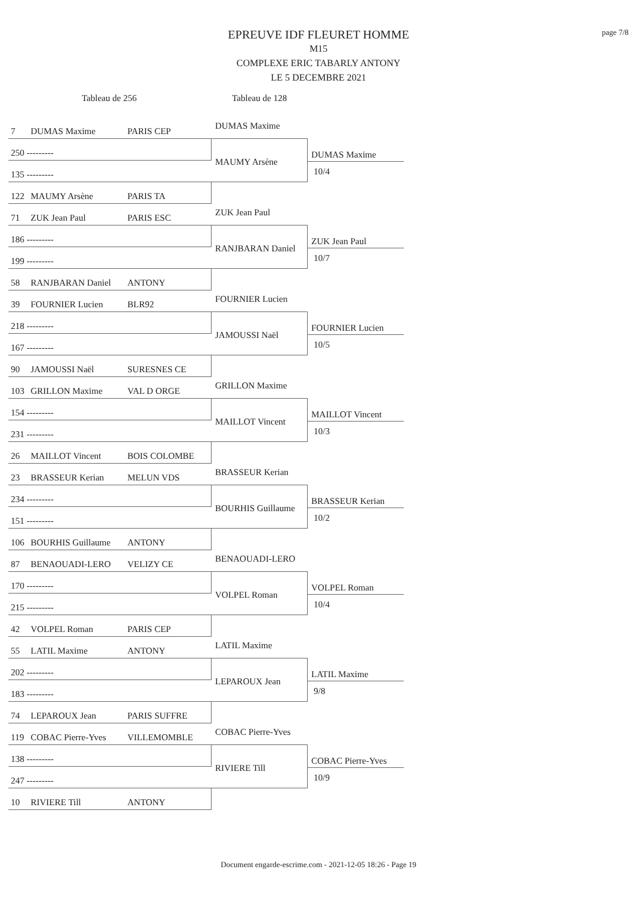page 7/8
EPREUVE IDF FLEURET HOMME
M15
COMPLEXE ERIC TABARLY ANTONY
LE 5 DECEMBRE 2021
Tableau de 256 Tableau de 128
7 DUMAS Maxime PARIS CEP
250 ---------
135 ---------
122 MAUMY Arsène PARIS TA
DUMAS Maxime
MAUMY Arsène
DUMAS Maxime
10/4
71 ZUK Jean Paul PARIS ESC
186 ---------
199 ---------
58 RANJBARAN Daniel ANTONY
ZUK Jean Paul
RANJBARAN Daniel
ZUK Jean Paul
10/7
39 FOURNIER Lucien BLR92
218 ---------
167 ---------
90 JAMOUSSI Naël SURESNES CE
FOURNIER Lucien
JAMOUSSI Naël
FOURNIER Lucien
10/5
103 GRILLON Maxime VAL D ORGE
154 ---------
231 ---------
26 MAILLOT Vincent BOIS COLOMBE
GRILLON Maxime
MAILLOT Vincent
MAILLOT Vincent
10/3
23 BRASSEUR Kerian MELUN VDS
234 ---------
151 ---------
106 BOURHIS Guillaume ANTONY
BRASSEUR Kerian
BOURHIS Guillaume
BRASSEUR Kerian
10/2
87 BENAOUADI-LERO VELIZY CE
170 ---------
215 ---------
42 VOLPEL Roman PARIS CEP
BENAOUADI-LERO
VOLPEL Roman
VOLPEL Roman
10/4
55 LATIL Maxime ANTONY
202 ---------
183 ---------
74 LEPAROUX Jean PARIS SUFFRE
LATIL Maxime
LEPAROUX Jean
LATIL Maxime
9/8
119 COBAC Pierre-Yves VILLEMOMBLE
138 ---------
247 ---------
10 RIVIERE Till ANTONY
COBAC Pierre-Yves
RIVIERE Till
COBAC Pierre-Yves
10/9
Document engarde-escrime.com - 2021-12-05 18:26 - Page 19